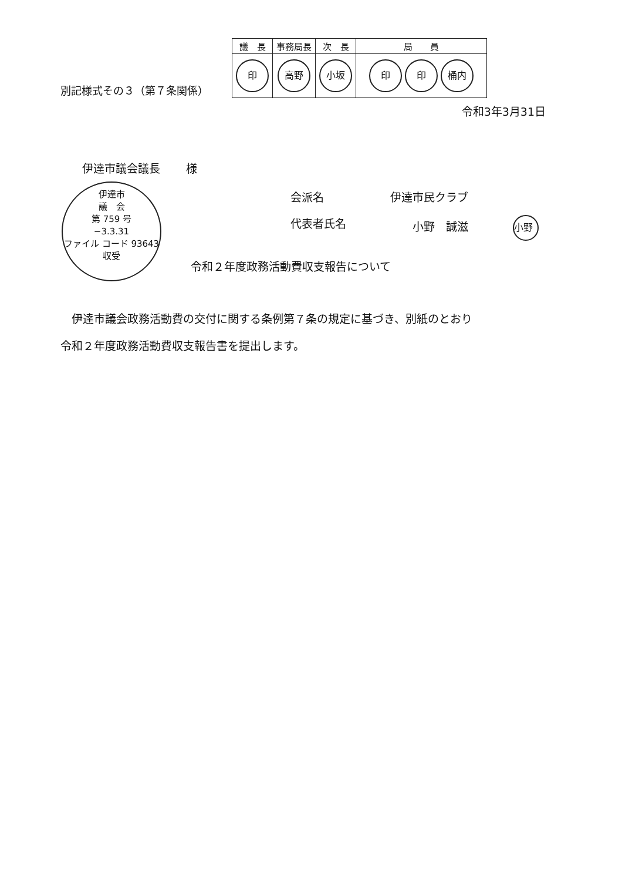別記様式その３（第７条関係）
| 議 長 | 事務局長 | 次 長 | 局 員 |
| 印 | 高野 | 小坂 | 印 印 桶内 |
令和3年3月31日
伊達市議会議長　　 様
伊達市
議　会
第 759 号
−3.3.31
ファイル コード 93643
収受
会派名 伊達市民クラブ
代表者氏名　　小野　誠滋　　　　小野
令和２年度政務活動費収支報告について
伊達市議会政務活動費の交付に関する条例第７条の規定に基づき、別紙のとおり
令和２年度政務活動費収支報告書を提出します。